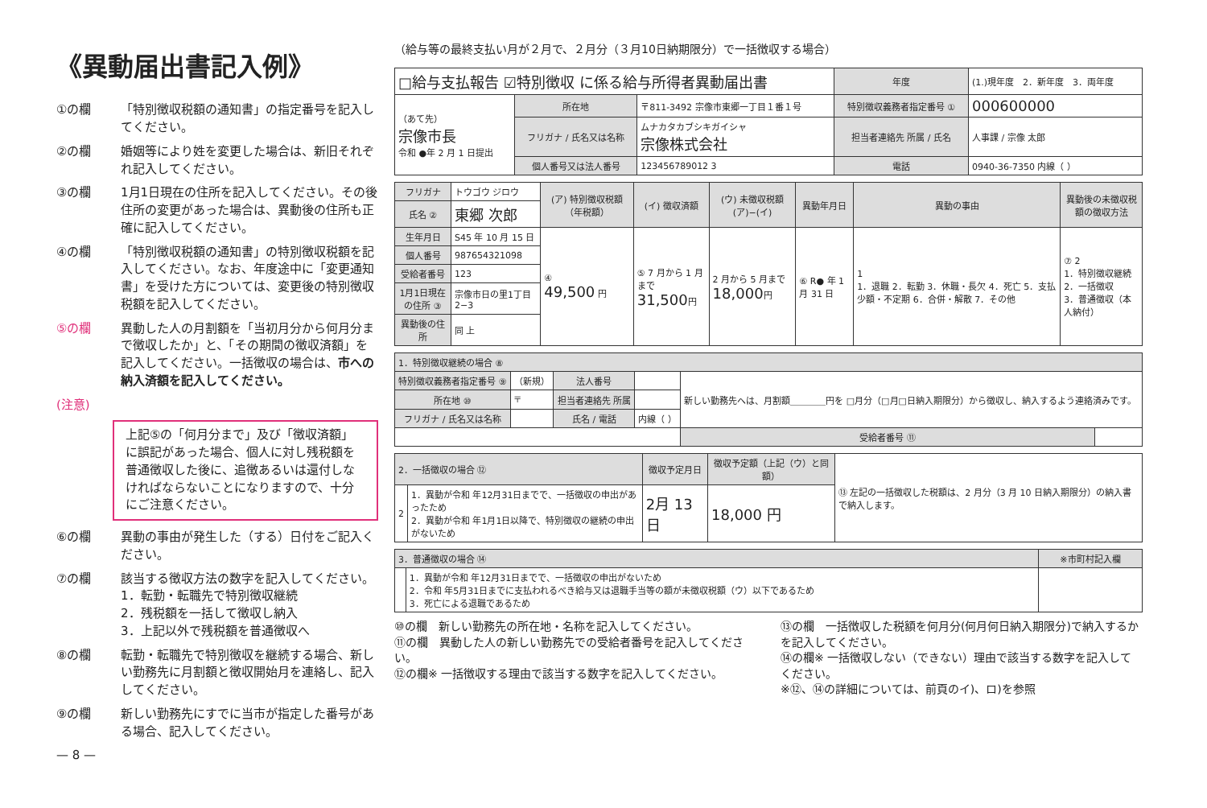《異動届出書記入例》
①の欄 「特別徴収税額の通知書」の指定番号を記入してください。
②の欄 婚姻等により姓を変更した場合は、新旧それぞれ記入してください。
③の欄 1月1日現在の住所を記入してください。その後住所の変更があった場合は、異動後の住所も正確に記入してください。
④の欄 「特別徴収税額の通知書」の特別徴収税額を記入してください。なお、年度途中に「変更通知書」を受けた方については、変更後の特別徴収税額を記入してください。
⑤の欄 異動した人の月割額を「当初月分から何月分まで徴収したか」と、「その期間の徴収済額」を記入してください。一括徴収の場合は、市への納入済額を記入してください。
(注意)
上記⑤の「何月分まで」及び「徴収済額」に誤記があった場合、個人に対し残税額を普通徴収した後に、追徴あるいは還付しなければならないことになりますので、十分にご注意ください。
⑥の欄 異動の事由が発生した（する）日付をご記入ください。
⑦の欄 該当する徴収方法の数字を記入してください。
1．転勤・転職先で特別徴収継続
2．残税額を一括して徴収し納入
3．上記以外で残税額を普通徴収へ
⑧の欄 転勤・転職先で特別徴収を継続する場合、新しい勤務先に月割額と徴収開始月を連絡し、記入してください。
⑨の欄 新しい勤務先にすでに当市が指定した番号がある場合、記入してください。
— 8 —
（給与等の最終支払い月が２月で、２月分（３月10日納期限分）で一括徴収する場合）
| □給与支払報告 ☑特別徴収 に係る給与所得者異動届出書 | | | 年度 | (1.)現年度 2．新年度 3．両年度 |
| （あて先） 宗像市長 令和 ●年 2 月 1 日提出 | 所在地 | 〒811-3492 宗像市東郷一丁目１番１号 | 特別徴収義務者指定番号 ① | 000600000 |
| | フリガナ / 氏名又は名称 | ムナカタカブシキガイシャ 宗像株式会社 | 担当者連絡先 所属 / 氏名 | 人事課 / 宗像 太郎 |
| | 個人番号又は法人番号 | 123456789012 3 | 電話 | 0940-36-7350 内線（ ） |
| フリガナ | トウゴウ ジロウ | (ア) 特別徴収税額（年税額） | (イ) 徴収済額 | (ウ) 未徴収税額 (ア)−(イ) | 異動年月日 | 異動の事由 | 異動後の未徴収税額の徴収方法 |
| 氏名 ② | 東郷 次郎 | | | | | | |
| 生年月日 | S45 年 10 月 15 日 | ④ 49,500 円 | ⑤ 7 月から 1 月まで 31,500 円 | 2 月から 5 月まで 18,000 円 | ⑥ R● 年 1 月 31 日 | 1 1．退職 2．転勤 3．休職・長欠 4．死亡 5．支払少額・不定期 6．合併・解散 7．その他 | ⑦ 2 1．特別徴収継続 2．一括徴収 3．普通徴収（本人納付） |
| 個人番号 | 987654321098 | | | | | | |
| 受給者番号 | 123 | | | | | | |
| 1月1日現在の住所 ③ | 宗像市日の里1丁目2−3 | | | | | | |
| 異動後の住所 | 同 上 | | | | | | |
| 1．特別徴収継続の場合 ⑧ | | | | | |
| --- | --- | --- | --- | --- | --- |
| 特別徴収義務者指定番号 ⑨ | （新規） | 法人番号 | | 新しい勤務先へは、月割額＿＿＿＿円を □月分（□月□日納入期限分）から徴収し、納入するよう連絡済みです。 | |
| 所在地 ⑩ | 〒 | 担当者連絡先 所属 | | | |
| フリガナ / 氏名又は名称 | | 氏名 / 電話 | 内線（ ） | | |
| | | | | 受給者番号 ⑪ | |
| 2．一括徴収の場合 ⑫ | | 徴収予定月日 | 徴収予定額（上記（ウ）と同額） | ⑬ 左記の一括徴収した税額は、2 月分（3 月 10 日納入期限分）の納入書で納入します。 |
| 2 | 1．異動が令和 年12月31日までで、一括徴収の申出があったため 2．異動が令和 年1月1日以降で、特別徴収の継続の申出がないため | 2月 13 日 | 18,000 円 | |
| 3．普通徴収の場合 ⑭ | | ※市町村記入欄 |
| --- | --- | --- |
| | 1．異動が令和 年12月31日までで、一括徴収の申出がないため 2．令和 年5月31日までに支払われるべき給与又は退職手当等の額が未徴収税額（ウ）以下であるため 3．死亡による退職であるため | |
⑩の欄　新しい勤務先の所在地・名称を記入してください。
⑪の欄　異動した人の新しい勤務先での受給者番号を記入してください。
⑫の欄※ 一括徴収する理由で該当する数字を記入してください。
⑬の欄　一括徴収した税額を何月分(何月何日納入期限分)で納入するかを記入してください。
⑭の欄※ 一括徴収しない（できない）理由で該当する数字を記入してください。
※⑫、⑭の詳細については、前頁のイ)、ロ)を参照